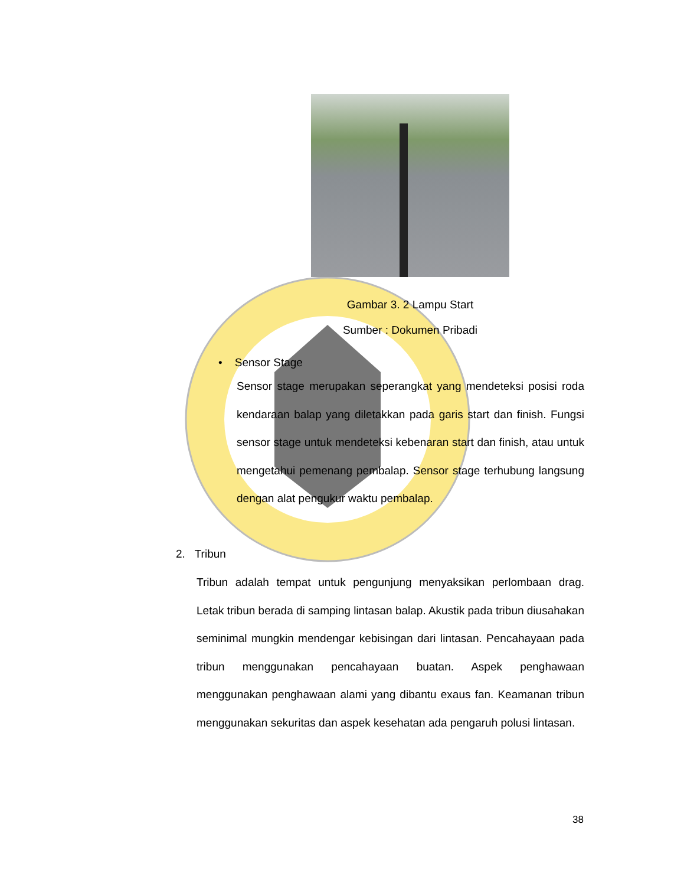Gambar 3. 2 Lampu Start
Sumber : Dokumen Pribadi
• Sensor Stage
Sensor stage merupakan seperangkat yang mendeteksi posisi roda kendaraan balap yang diletakkan pada garis start dan finish. Fungsi sensor stage untuk mendeteksi kebenaran start dan finish, atau untuk mengetahui pemenang pembalap. Sensor stage terhubung langsung dengan alat pengukur waktu pembalap.
2. Tribun
Tribun adalah tempat untuk pengunjung menyaksikan perlombaan drag. Letak tribun berada di samping lintasan balap. Akustik pada tribun diusahakan seminimal mungkin mendengar kebisingan dari lintasan. Pencahayaan pada tribun menggunakan pencahayaan buatan. Aspek penghawaan menggunakan penghawaan alami yang dibantu exaus fan. Keamanan tribun menggunakan sekuritas dan aspek kesehatan ada pengaruh polusi lintasan.
38